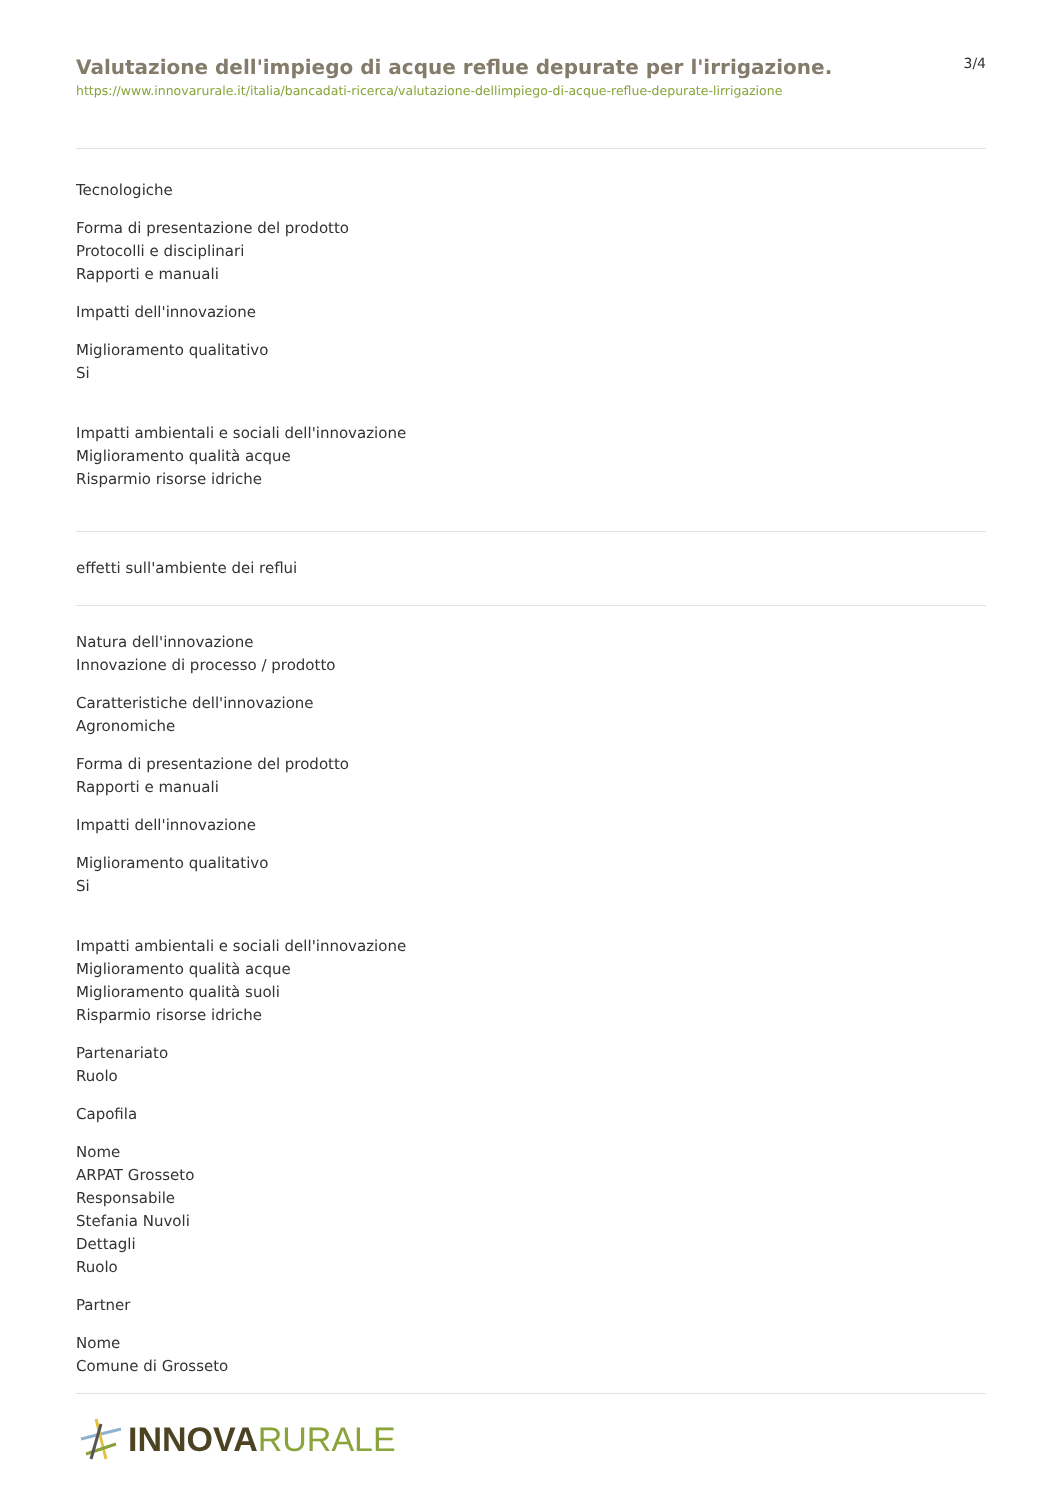Valutazione dell'impiego di acque reflue depurate per l'irrigazione.
https://www.innovarurale.it/italia/bancadati-ricerca/valutazione-dellimpiego-di-acque-reflue-depurate-lirrigazione
3/4
Tecnologiche
Forma di presentazione del prodotto
Protocolli e disciplinari
Rapporti e manuali
Impatti dell'innovazione
Miglioramento qualitativo
Si
Impatti ambientali e sociali dell'innovazione
Miglioramento qualità acque
Risparmio risorse idriche
effetti sull'ambiente dei reflui
Natura dell'innovazione
Innovazione di processo / prodotto
Caratteristiche dell'innovazione
Agronomiche
Forma di presentazione del prodotto
Rapporti e manuali
Impatti dell'innovazione
Miglioramento qualitativo
Si
Impatti ambientali e sociali dell'innovazione
Miglioramento qualità acque
Miglioramento qualità suoli
Risparmio risorse idriche
Partenariato
Ruolo
Capofila
Nome
ARPAT Grosseto
Responsabile
Stefania Nuvoli
Dettagli
Ruolo
Partner
Nome
Comune di Grosseto
INNOVA RURALE